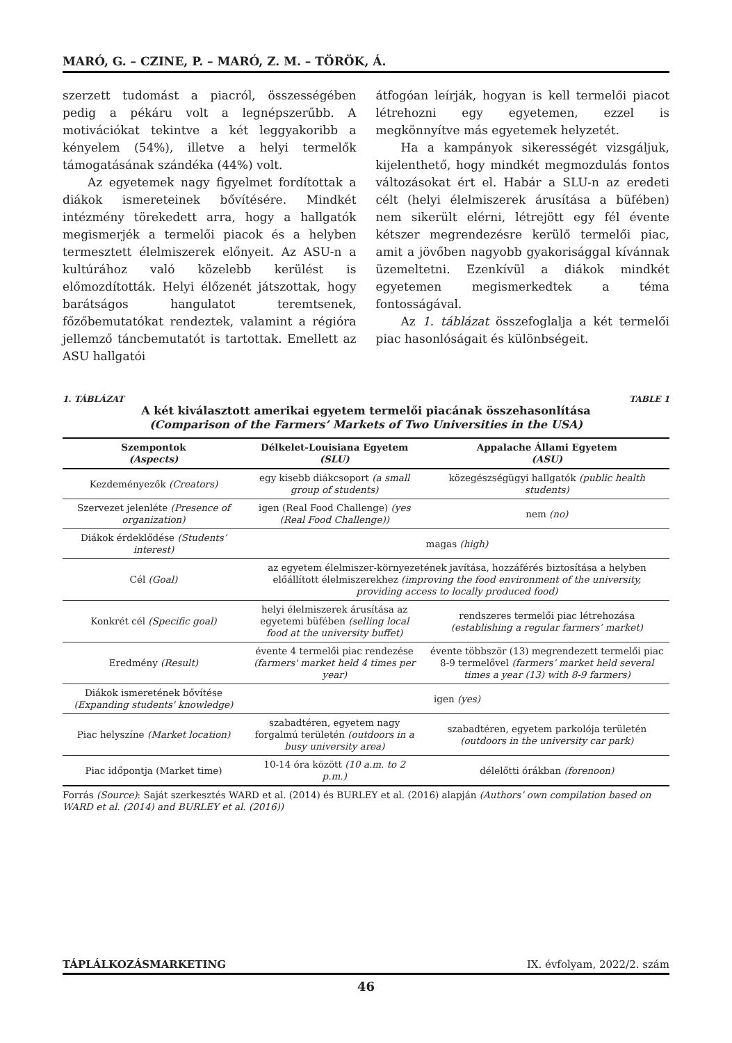MARÓ, G. – CZINE, P. – MARÓ, Z. M. – TÖRÖK, Á.
szerzett tudomást a piacról, összességében pedig a pékáru volt a legnépszerűbb. A motivációkat tekintve a két leggyakoribb a kényelem (54%), illetve a helyi termelők támogatásának szándéka (44%) volt.
Az egyetemek nagy figyelmet fordítottak a diákok ismereteinek bővítésére. Mindkét intézmény törekedett arra, hogy a hallgatók megismerjék a termelői piacok és a helyben termesztett élelmiszerek előnyeit. Az ASU-n a kultúrához való közelebb kerülést is előmozdították. Helyi élőzenét játszottak, hogy barátságos hangulatot teremtsenek, főzőbemutatókat rendeztek, valamint a régióra jellemző táncbemutatót is tartottak. Emellett az ASU hallgatói
átfogóan leírják, hogyan is kell termelői piacot létrehozni egy egyetemen, ezzel is megkönnyítve más egyetemek helyzetét.
Ha a kampányok sikerességét vizsgáljuk, kijelenthető, hogy mindkét megmozdulás fontos változásokat ért el. Habár a SLU-n az eredeti célt (helyi élelmiszerek árusítása a büfében) nem sikerült elérni, létrejött egy fél évente kétszer megrendezésre kerülő termelői piac, amit a jövőben nagyobb gyakorisággal kívánnak üzemeltetni. Ezenkívül a diákok mindkét egyetemen megismerkedtek a téma fontosságával.
Az 1. táblázat összefoglalja a két termelői piac hasonlóságait és különbségeit.
1. TÁBLÁZAT TABLE 1
A két kiválasztott amerikai egyetem termelői piacának összehasonlítása
(Comparison of the Farmers’ Markets of Two Universities in the USA)
| Szempontok (Aspects) | Délkelet-Louisiana Egyetem (SLU) | Appalache Állami Egyetem (ASU) |
| --- | --- | --- |
| Kezdeményezők (Creators) | egy kisebb diákcsoport (a small group of students) | közegészségügyi hallgatók (public health students) |
| Szervezet jelenléte (Presence of organization) | igen (Real Food Challenge) (yes (Real Food Challenge)) | nem (no) |
| Diákok érdeklődése (Students’ interest) | magas (high) | |
| Cél (Goal) | az egyetem élelmiszer-környezetének javítása, hozzáférés biztosítása a helyben előállított élelmiszerekhez (improving the food environment of the university, providing access to locally produced food) | |
| Konkrét cél (Specific goal) | helyi élelmiszerek árusítása az egyetemi büfében (selling local food at the university buffet) | rendszeres termelői piac létrehozása (establishing a regular farmers’ market) |
| Eredmény (Result) | évente 4 termelői piac rendezése (farmers' market held 4 times per year) | évente többször (13) megrendezett termelői piac 8-9 termelővel (farmers’ market held several times a year (13) with 8-9 farmers) |
| Diákok ismeretének bővítése (Expanding students' knowledge) | igen (yes) | |
| Piac helyszíne (Market location) | szabadtéren, egyetem nagy forgalmú területén (outdoors in a busy university area) | szabadtéren, egyetem parkolója területén (outdoors in the university car park) |
| Piac időpontja (Market time) | 10-14 óra között (10 a.m. to 2 p.m.) | délelőtti órákban (forenoon) |
Forrás (Source): Saját szerkesztés WARD et al. (2014) és BURLEY et al. (2016) alapján (Authors’ own compilation based on WARD et al. (2014) and BURLEY et al. (2016))
TÁPLÁLKOZÁSMARKETING IX. évfolyam, 2022/2. szám
46